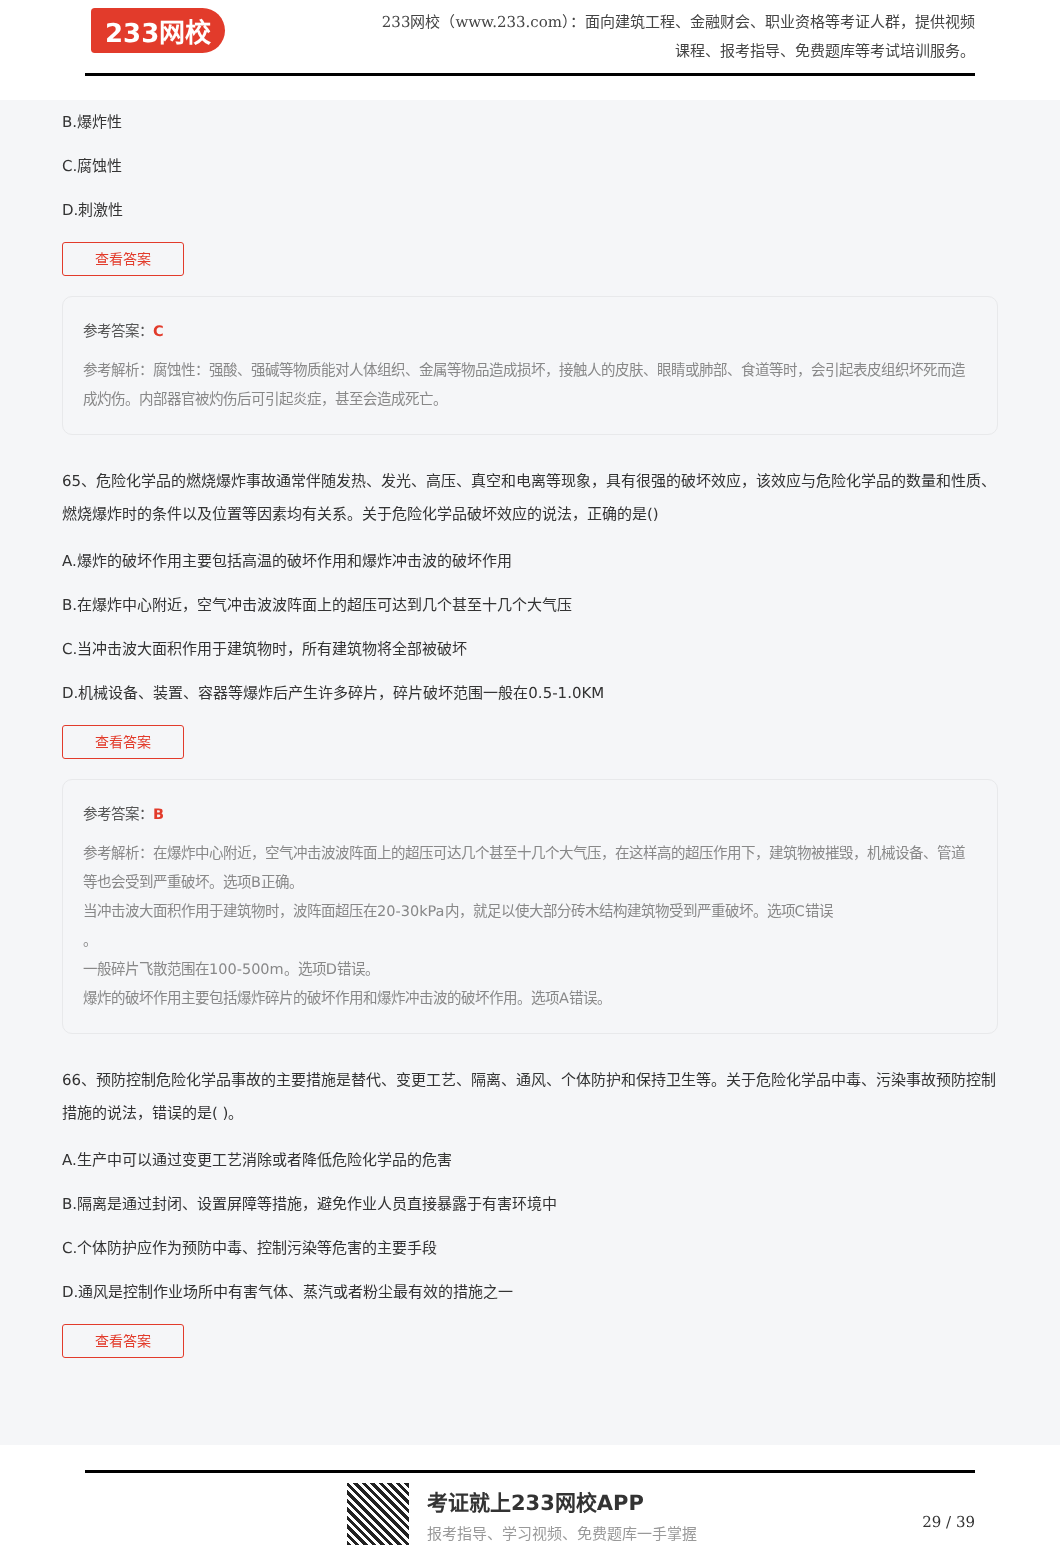233网校
233网校（www.233.com）：面向建筑工程、金融财会、职业资格等考证人群，提供视频课程、报考指导、免费题库等考试培训服务。
B.爆炸性
C.腐蚀性
D.刺激性
查看答案
参考答案：C
参考解析：腐蚀性：强酸、强碱等物质能对人体组织、金属等物品造成损坏，接触人的皮肤、眼睛或肺部、食道等时，会引起表皮组织坏死而造成灼伤。内部器官被灼伤后可引起炎症，甚至会造成死亡。
65、危险化学品的燃烧爆炸事故通常伴随发热、发光、高压、真空和电离等现象，具有很强的破坏效应，该效应与危险化学品的数量和性质、燃烧爆炸时的条件以及位置等因素均有关系。关于危险化学品破坏效应的说法，正确的是()
A.爆炸的破坏作用主要包括高温的破坏作用和爆炸冲击波的破坏作用
B.在爆炸中心附近，空气冲击波波阵面上的超压可达到几个甚至十几个大气压
C.当冲击波大面积作用于建筑物时，所有建筑物将全部被破坏
D.机械设备、装置、容器等爆炸后产生许多碎片，碎片破坏范围一般在0.5-1.0KM
查看答案
参考答案：B
参考解析：在爆炸中心附近，空气冲击波波阵面上的超压可达几个甚至十几个大气压，在这样高的超压作用下，建筑物被摧毁，机械设备、管道等也会受到严重破坏。选项B正确。
当冲击波大面积作用于建筑物时，波阵面超压在20-30kPa内，就足以使大部分砖木结构建筑物受到严重破坏。选项C错误
。
一般碎片飞散范围在100-500m。选项D错误。
爆炸的破坏作用主要包括爆炸碎片的破坏作用和爆炸冲击波的破坏作用。选项A错误。
66、预防控制危险化学品事故的主要措施是替代、变更工艺、隔离、通风、个体防护和保持卫生等。关于危险化学品中毒、污染事故预防控制措施的说法，错误的是( )。
A.生产中可以通过变更工艺消除或者降低危险化学品的危害
B.隔离是通过封闭、设置屏障等措施，避免作业人员直接暴露于有害环境中
C.个体防护应作为预防中毒、控制污染等危害的主要手段
D.通风是控制作业场所中有害气体、蒸汽或者粉尘最有效的措施之一
查看答案
考证就上233网校APP
报考指导、学习视频、免费题库一手掌握
29 / 39